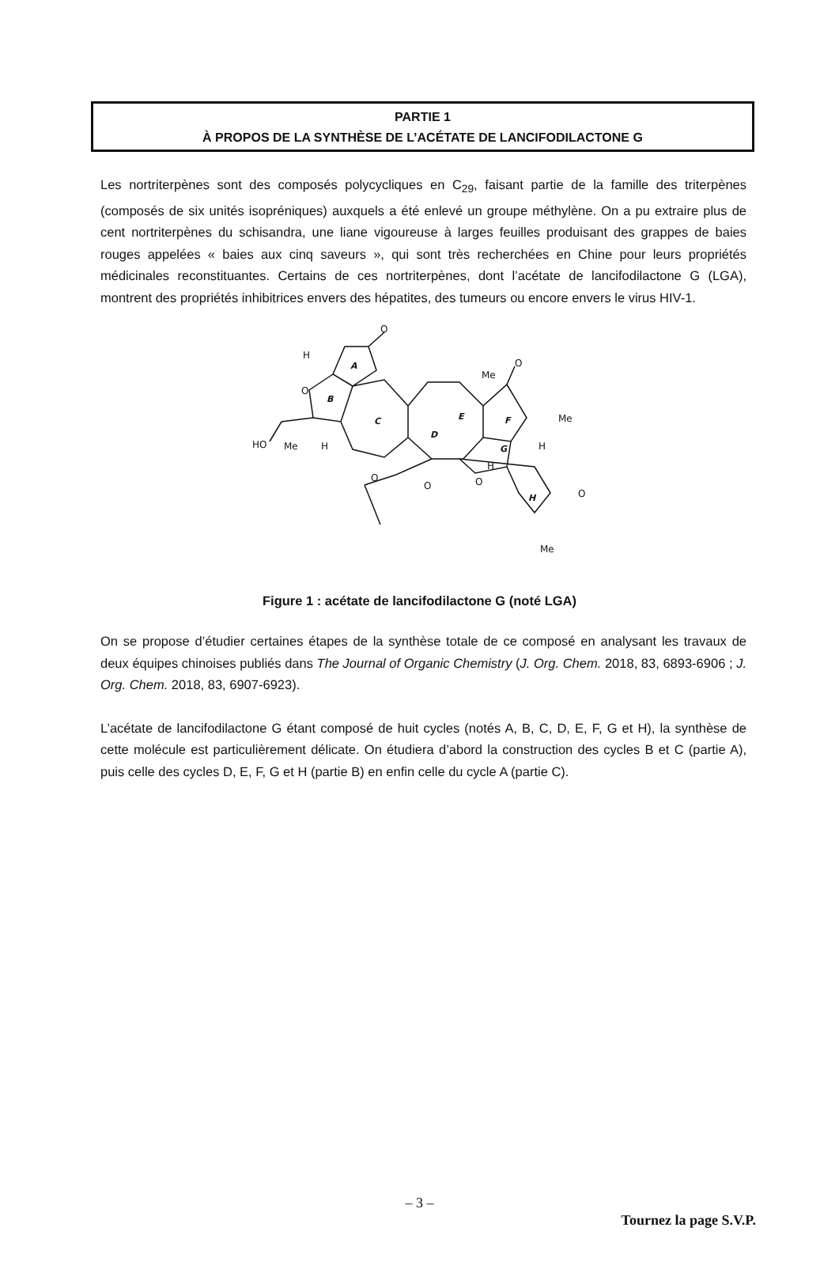PARTIE 1
À PROPOS DE LA SYNTHÈSE DE L’ACÉTATE DE LANCIFODILACTONE G
Les nortriterpènes sont des composés polycycliques en C<sub>29</sub>, faisant partie de la famille des triterpènes (composés de six unités isopréniques) auxquels a été enlevé un groupe méthylène. On a pu extraire plus de cent nortriterpènes du schisandra, une liane vigoureuse à larges feuilles produisant des grappes de baies rouges appelées « baies aux cinq saveurs », qui sont très recherchées en Chine pour leurs propriétés médicinales reconstituantes. Certains de ces nortriterpènes, dont l’acétate de lancifodilactone G (LGA), montrent des propriétés inhibitrices envers des hépatites, des tumeurs ou encore envers le virus HIV-1.
O
H
O
HO
Me
H
Me
O
Me
H
H
O
Me
O
O
O
A
B
C
D
E
F
G
H
Figure 1 : acétate de lancifodilactone G (noté LGA)
On se propose d’étudier certaines étapes de la synthèse totale de ce composé en analysant les travaux de deux équipes chinoises publiés dans The Journal of Organic Chemistry (J. Org. Chem. 2018, 83, 6893-6906 ; J. Org. Chem. 2018, 83, 6907-6923).
L’acétate de lancifodilactone G étant composé de huit cycles (notés A, B, C, D, E, F, G et H), la synthèse de cette molécule est particulièrement délicate. On étudiera d’abord la construction des cycles B et C (partie A), puis celle des cycles D, E, F, G et H (partie B) en enfin celle du cycle A (partie C).
– 3 –
Tournez la page S.V.P.